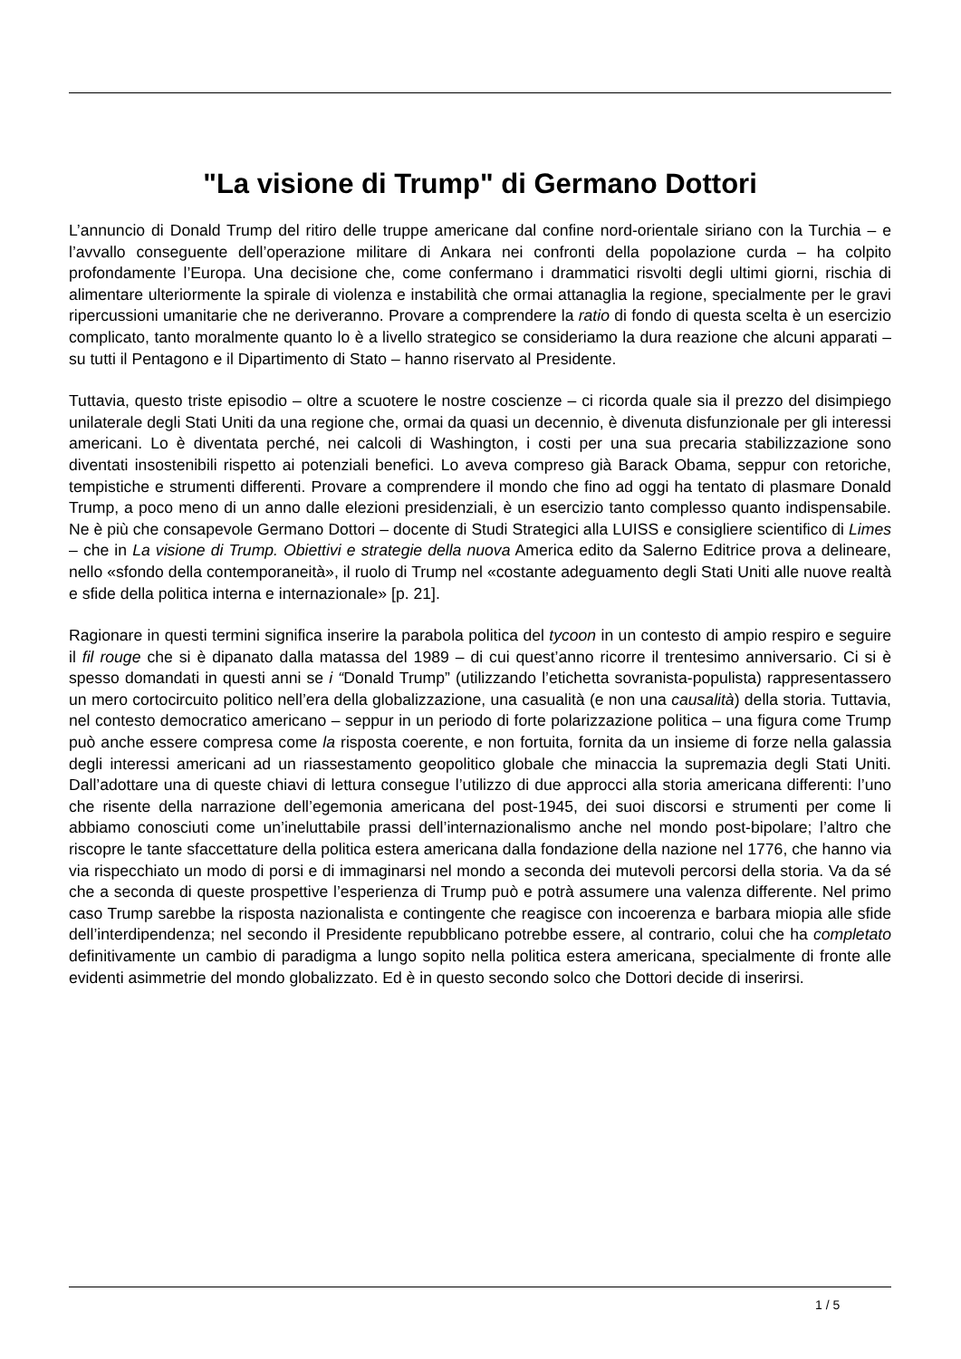"La visione di Trump" di Germano Dottori
L’annuncio di Donald Trump del ritiro delle truppe americane dal confine nord-orientale siriano con la Turchia – e l’avvallo conseguente dell’operazione militare di Ankara nei confronti della popolazione curda – ha colpito profondamente l’Europa. Una decisione che, come confermano i drammatici risvolti degli ultimi giorni, rischia di alimentare ulteriormente la spirale di violenza e instabilità che ormai attanaglia la regione, specialmente per le gravi ripercussioni umanitarie che ne deriveranno. Provare a comprendere la ratio di fondo di questa scelta è un esercizio complicato, tanto moralmente quanto lo è a livello strategico se consideriamo la dura reazione che alcuni apparati – su tutti il Pentagono e il Dipartimento di Stato – hanno riservato al Presidente.
Tuttavia, questo triste episodio – oltre a scuotere le nostre coscienze – ci ricorda quale sia il prezzo del disimpiego unilaterale degli Stati Uniti da una regione che, ormai da quasi un decennio, è divenuta disfunzionale per gli interessi americani. Lo è diventata perché, nei calcoli di Washington, i costi per una sua precaria stabilizzazione sono diventati insostenibili rispetto ai potenziali benefici. Lo aveva compreso già Barack Obama, seppur con retoriche, tempistiche e strumenti differenti. Provare a comprendere il mondo che fino ad oggi ha tentato di plasmare Donald Trump, a poco meno di un anno dalle elezioni presidenziali, è un esercizio tanto complesso quanto indispensabile. Ne è più che consapevole Germano Dottori – docente di Studi Strategici alla LUISS e consigliere scientifico di Limes – che in La visione di Trump. Obiettivi e strategie della nuova America edito da Salerno Editrice prova a delineare, nello «sfondo della contemporaneità», il ruolo di Trump nel «costante adeguamento degli Stati Uniti alle nuove realtà e sfide della politica interna e internazionale» [p. 21].
Ragionare in questi termini significa inserire la parabola politica del tycoon in un contesto di ampio respiro e seguire il fil rouge che si è dipanato dalla matassa del 1989 – di cui quest’anno ricorre il trentesimo anniversario. Ci si è spesso domandati in questi anni se i “Donald Trump” (utilizzando l’etichetta sovranista-populista) rappresentassero un mero cortocircuito politico nell’era della globalizzazione, una casualità (e non una causalità) della storia. Tuttavia, nel contesto democratico americano – seppur in un periodo di forte polarizzazione politica – una figura come Trump può anche essere compresa come la risposta coerente, e non fortuita, fornita da un insieme di forze nella galassia degli interessi americani ad un riassestamento geopolitico globale che minaccia la supremazia degli Stati Uniti. Dall’adottare una di queste chiavi di lettura consegue l’utilizzo di due approcci alla storia americana differenti: l’uno che risente della narrazione dell’egemonia americana del post-1945, dei suoi discorsi e strumenti per come li abbiamo conosciuti come un’ineluttabile prassi dell’internazionalismo anche nel mondo post-bipolare; l’altro che riscopre le tante sfaccettature della politica estera americana dalla fondazione della nazione nel 1776, che hanno via via rispecchiato un modo di porsi e di immaginarsi nel mondo a seconda dei mutevoli percorsi della storia. Va da sé che a seconda di queste prospettive l’esperienza di Trump può e potrà assumere una valenza differente. Nel primo caso Trump sarebbe la risposta nazionalista e contingente che reagisce con incoerenza e barbara miopia alle sfide dell’interdipendenza; nel secondo il Presidente repubblicano potrebbe essere, al contrario, colui che ha completato definitivamente un cambio di paradigma a lungo sopito nella politica estera americana, specialmente di fronte alle evidenti asimmetrie del mondo globalizzato. Ed è in questo secondo solco che Dottori decide di inserirsi.
1 / 5